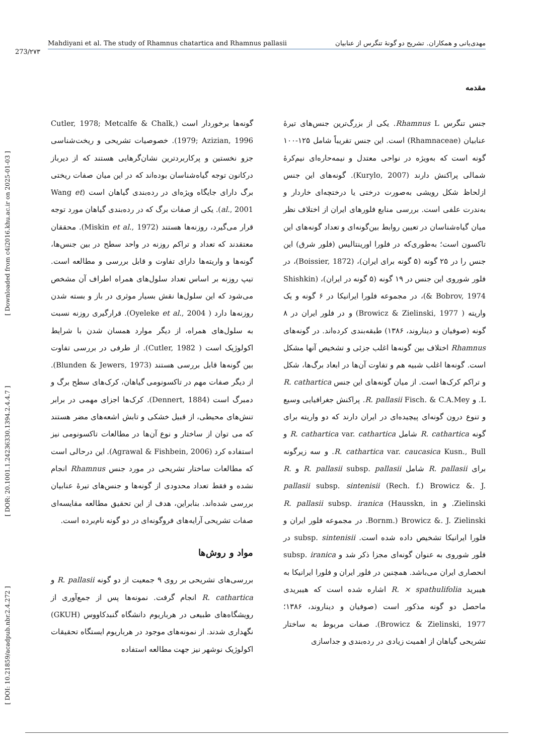273/۲۷۳
Mahdiyani et al. The study of Rhamnus chatartica and Rhamnus pallasii مهدی‌یانی و همکاران. تشریح دو گونهٔ تنگرس از عنابیان
[ DOI: 10.21859/acadpub.nbr.2.4.272 ] [ DOR: 20.1001.1.24236330.1394.2.4.4.7 ] [ Downloaded from c4i2016.khu.ac.ir on 2025-01-03 ]
مقدمه
جنس تنگرس Rhamnus L. یکی از بزرگ‌ترین جنس‌های تیرهٔ عنابیان (Rhamnaceae) است. این جنس تقریباً شامل ۱۲۵-۱۰۰ گونه است که به‌ویژه در نواحی معتدل و نیمه‌حاره‌ای نیم‌کرهٔ شمالی پراکنش دارند (Kurylo, 2007). گونه‌های این جنس ازلحاظ شکل رویشی به‌صورت درختی یا درختچه‌ای خاردار و به‌ندرت علفی است. بررسی منابع فلورهای ایران از اختلاف نظر میان گیاه‌شناسان در تعیین روابط بین‌گونه‌ای و تعداد گونه‌های این تاکسون است؛ به‌طوری‌که در فلورا اورینتالیس (فلور شرق) این جنس را در ۲۵ گونه (۵ گونه برای ایران)، (Boissier, 1872)، در فلور شوروی این جنس در ۱۹ گونه (۵ گونه در ایران)، (Shishkin & Bobrov, 1974)، در مجموعه فلورا ایرانیکا در ۶ گونه و یک واریته ( Browicz & Zielinski, 1977) و در فلور ایران در ۸ گونه (صوفیان و دیناروند، ۱۳۸۶) طبقه‌بندی کرده‌اند. در گونه‌های Rhamnus اختلاف بین گونه‌ها اغلب جزئی و تشخیص آنها مشکل است. گونه‌ها اغلب شبیه هم و تفاوت آن‌ها در ابعاد برگ‌ها، شکل و تراکم کرک‌ها است. از میان گونه‌های این جنس R. cathartica L. و R. pallasii Fisch. & C.A.Mey. پراکنش جغرافیایی وسیع و تنوع درون گونه‌ای پیچیده‌ای در ایران دارند که دو واریته برای گونه R. cathartica شامل R. cathartica var. cathartica و R. cathartica var. caucasica Kusn., Bull. و سه زیرگونه برای R. pallasii شامل R. pallasii subsp. pallasii و R. pallasii subsp. sintenisii (Rech. f.) Browicz &. J. Zielinski. و R. pallasii subsp. iranica (Hausskn, in Bornm.) Browicz &. J. Zielinski. در مجموعه فلور ایران و فلورا ایرانیکا تشخیص داده شده است. subsp. sintenisii در فلور شوروی به عنوان گونه‌ای مجزا ذکر شد و subsp. iranica انحصاری ایران می‌باشد. همچنین در فلور ایران و فلورا ایرانیکا به هیبرید R. × spathulifolia اشاره شده است که هیبریدی ماحصل دو گونه مذکور است (صوفیان و دیناروند، ۱۳۸۶؛ Browicz & Zielinski, 1977). صفات مربوط به ساختار تشریحی گیاهان از اهمیت زیادی در رده‌بندی و جداسازی
گونه‌ها برخوردار است (Cutler, 1978; Metcalfe & Chalk, 1979; Azizian, 1996). خصوصیات تشریحی و ریخت‌شناسی جزو نخستین و پرکاربردترین نشان‌گرهایی هستند که از دیرباز درکانون توجه گیاه‌شناسان بوده‌اند که در این میان صفات ریختی برگ دارای جایگاه ویژه‌ای در رده‌بندی گیاهان است (Wang et al., 2001). یکی از صفات برگ که در رده‌بندی گیاهان مورد توجه قرار می‌گیرد، روزنه‌ها هستند (Miskin et al., 1972). محققان معتقدند که تعداد و تراکم روزنه در واحد سطح در بین جنس‌ها، گونه‌ها و واریته‌ها دارای تفاوت و قابل بررسی و مطالعه است. تیپ روزنه بر اساس تعداد سلول‌های همراه اطراف آن مشخص می‌شود که این سلول‌ها نقش بسیار موثری در باز و بسته شدن روزنه‌ها دارد ( Oyeleke et al., 2004). قرارگیری روزنه نسبت به سلول‌های همراه، از دیگر موارد همسان شدن با شرایط اکولوژیک است ( Cutler, 1982). از طرفی در بررسی تفاوت بین گونه‌ها قابل بررسی هستند (Blunden & Jewers, 1973). از دیگر صفات مهم در تاکسونومی گیاهان، کرک‌های سطح برگ و دمبرگ است (Dennert, 1884). کرک‌ها اجزای مهمی در برابر تنش‌های محیطی، از قبیل خشکی و تابش اشعه‌های مضر هستند که می توان از ساختار و نوع آن‌ها در مطالعات تاکسونومی نیز استفاده کرد (Agrawal & Fishbein, 2006). این درحالی است که مطالعات ساختار تشریحی در مورد جنس Rhamnus انجام نشده و فقط تعداد محدودی از گونه‌ها و جنس‌های تیرهٔ عنابیان بررسی شده‌اند. بنابراین، هدف از این تحقیق مطالعه مقایسه‌ای صفات تشریحی آرایه‌های فروگونه‌ای در دو گونه نام‌برده است.
مواد و روش‌ها
بررسی‌های تشریحی بر روی ۹ جمعیت از دو گونه R. pallasii و R. cathartica انجام گرفت. نمونه‌ها پس از جمع‌آوری از رویشگاه‌های طبیعی در هرباریوم دانشگاه گنبدکاووس (GKUH) نگهداری شدند. از نمونه‌های موجود در هرباریوم ایستگاه تحقیقات اکولوژیک نوشهر نیز جهت مطالعه استفاده